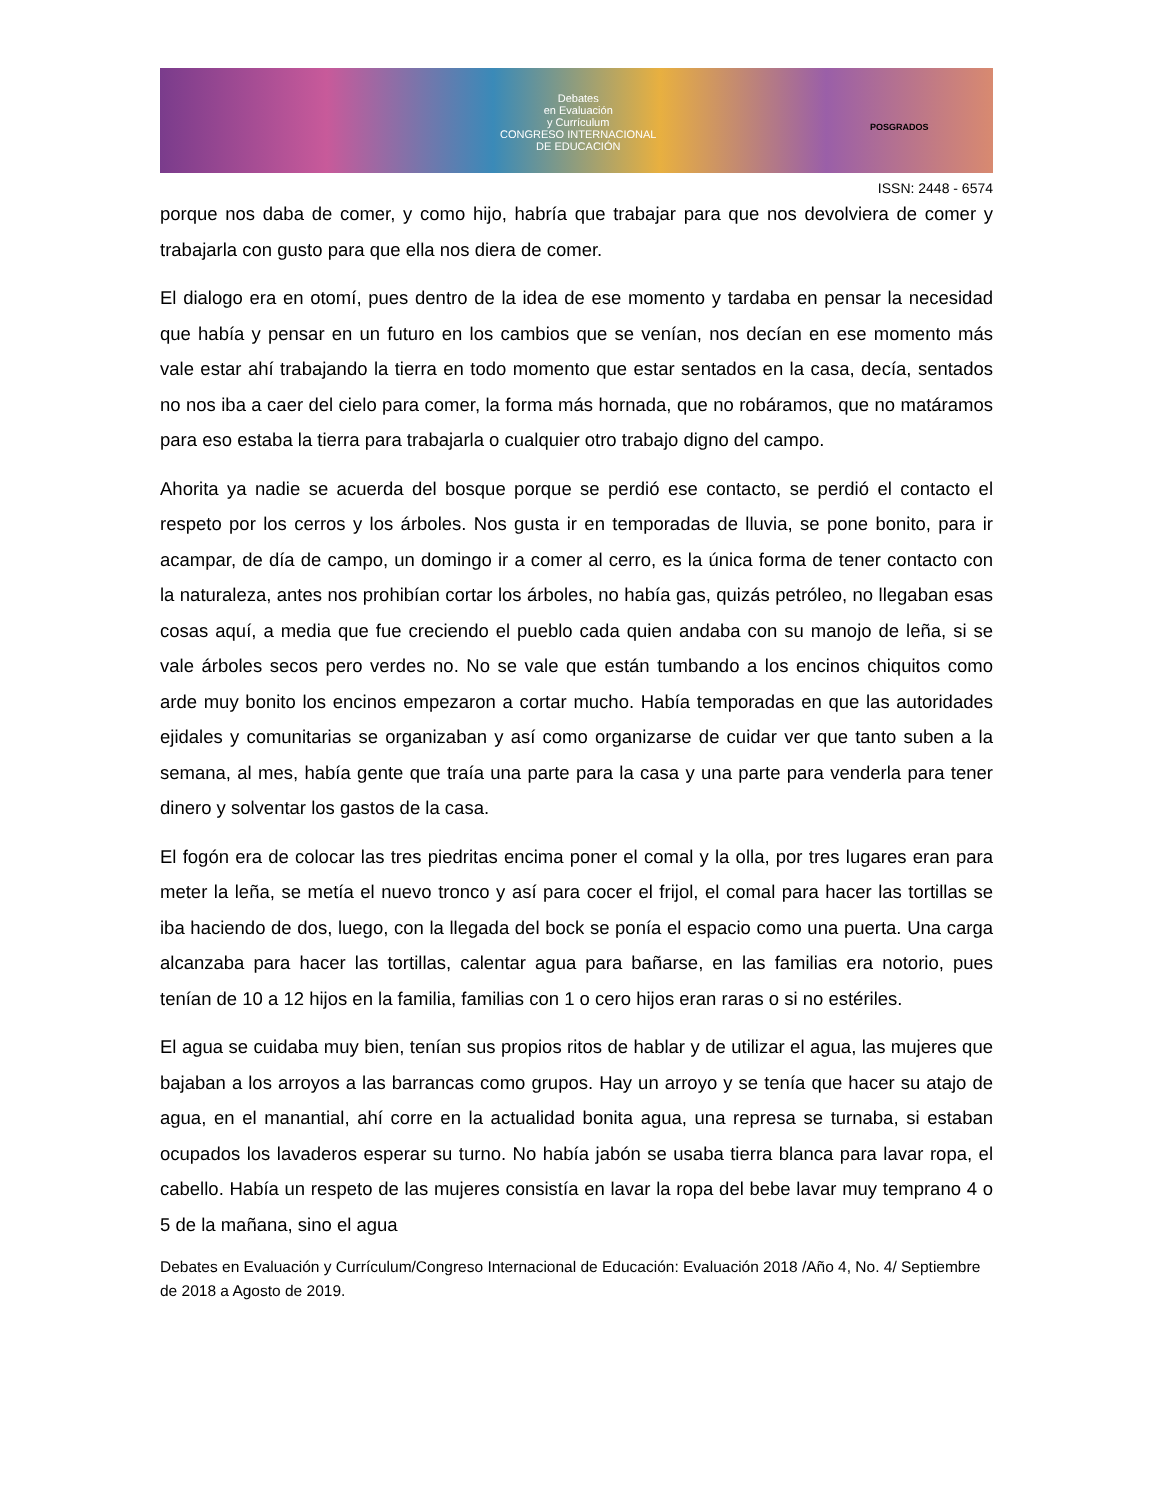Debates
en Evaluación
y Currículum
CONGRESO INTERNACIONAL
DE EDUCACIÓN
POSGRADOS
ISSN: 2448 - 6574
porque nos daba de comer, y como hijo, habría que trabajar para que nos devolviera de comer y trabajarla con gusto para que ella nos diera de comer.
El dialogo era en otomí, pues dentro de la idea de ese momento y tardaba en pensar la necesidad que había y pensar en un futuro en los cambios que se venían, nos decían en ese momento más vale estar ahí trabajando la tierra en todo momento que estar sentados en la casa, decía, sentados no nos iba a caer del cielo para comer, la forma más hornada, que no robáramos, que no matáramos para eso estaba la tierra para trabajarla o cualquier otro trabajo digno del campo.
Ahorita ya nadie se acuerda del bosque porque se perdió ese contacto, se perdió el contacto el respeto por los cerros y los árboles. Nos gusta ir en temporadas de lluvia, se pone bonito, para ir acampar, de día de campo, un domingo ir a comer al cerro, es la única forma de tener contacto con la naturaleza, antes nos prohibían cortar los árboles, no había gas, quizás petróleo, no llegaban esas cosas aquí, a media que fue creciendo el pueblo cada quien andaba con su manojo de leña, si se vale árboles secos pero verdes no. No se vale que están tumbando a los encinos chiquitos como arde muy bonito los encinos empezaron a cortar mucho. Había temporadas en que las autoridades ejidales y comunitarias se organizaban y así como organizarse de cuidar ver que tanto suben a la semana, al mes, había gente que traía una parte para la casa y una parte para venderla para tener dinero y solventar los gastos de la casa.
El fogón era de colocar las tres piedritas encima poner el comal y la olla, por tres lugares eran para meter la leña, se metía el nuevo tronco y así para cocer el frijol, el comal para hacer las tortillas se iba haciendo de dos, luego, con la llegada del bock se ponía el espacio como una puerta. Una carga alcanzaba para hacer las tortillas, calentar agua para bañarse, en las familias era notorio, pues tenían de 10 a 12 hijos en la familia, familias con 1 o cero hijos eran raras o si no estériles.
El agua se cuidaba muy bien, tenían sus propios ritos de hablar y de utilizar el agua, las mujeres que bajaban a los arroyos a las barrancas como grupos. Hay un arroyo y se tenía que hacer su atajo de agua, en el manantial, ahí corre en la actualidad bonita agua, una represa se turnaba, si estaban ocupados los lavaderos esperar su turno. No había jabón se usaba tierra blanca para lavar ropa, el cabello. Había un respeto de las mujeres consistía en lavar la ropa del bebe lavar muy temprano 4 o 5 de la mañana, sino el agua
Debates en Evaluación y Currículum/Congreso Internacional de Educación: Evaluación 2018 /Año 4, No. 4/ Septiembre de 2018 a Agosto de 2019.